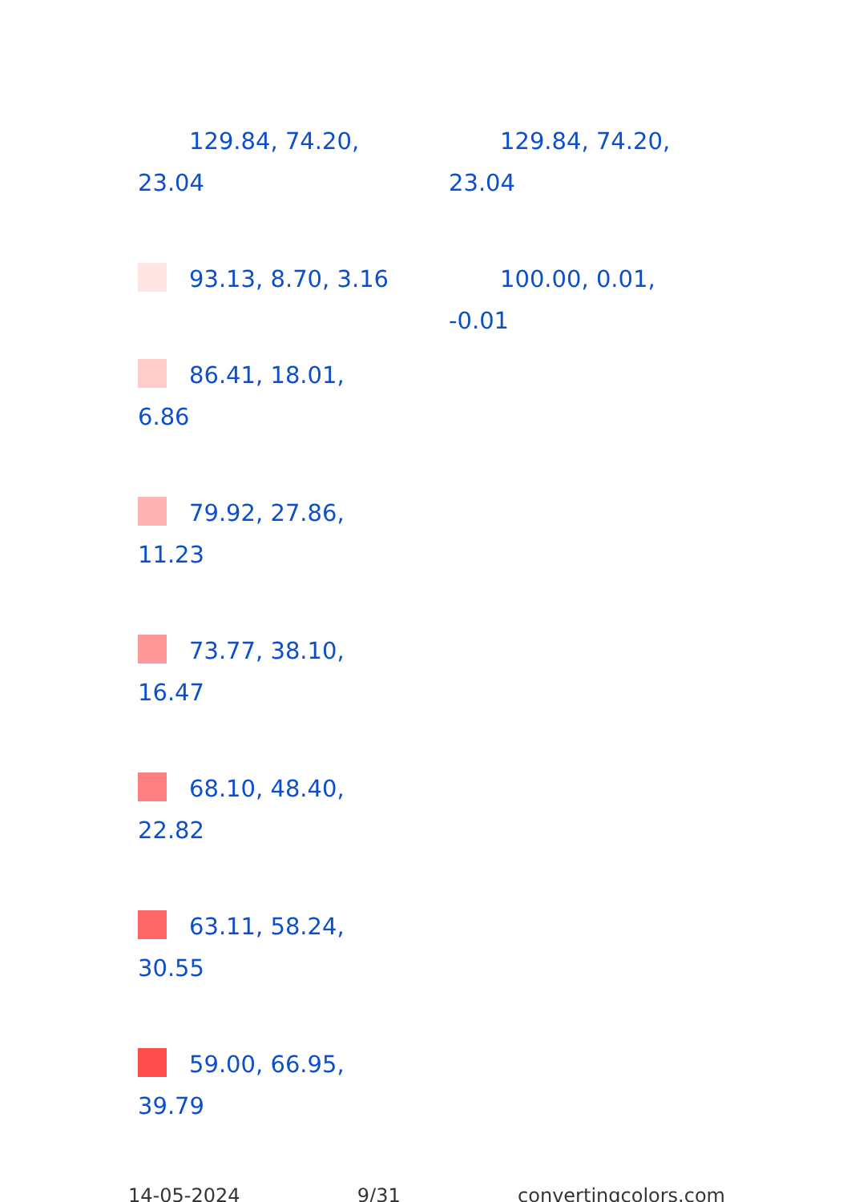129.84, 74.20, 23.04
93.13, 8.70, 3.16
86.41, 18.01, 6.86
79.92, 27.86, 11.23
73.77, 38.10, 16.47
68.10, 48.40, 22.82
63.11, 58.24, 30.55
59.00, 66.95, 39.79
129.84, 74.20, 23.04
100.00, 0.01, -0.01
14-05-2024 9/31 convertingcolors.com